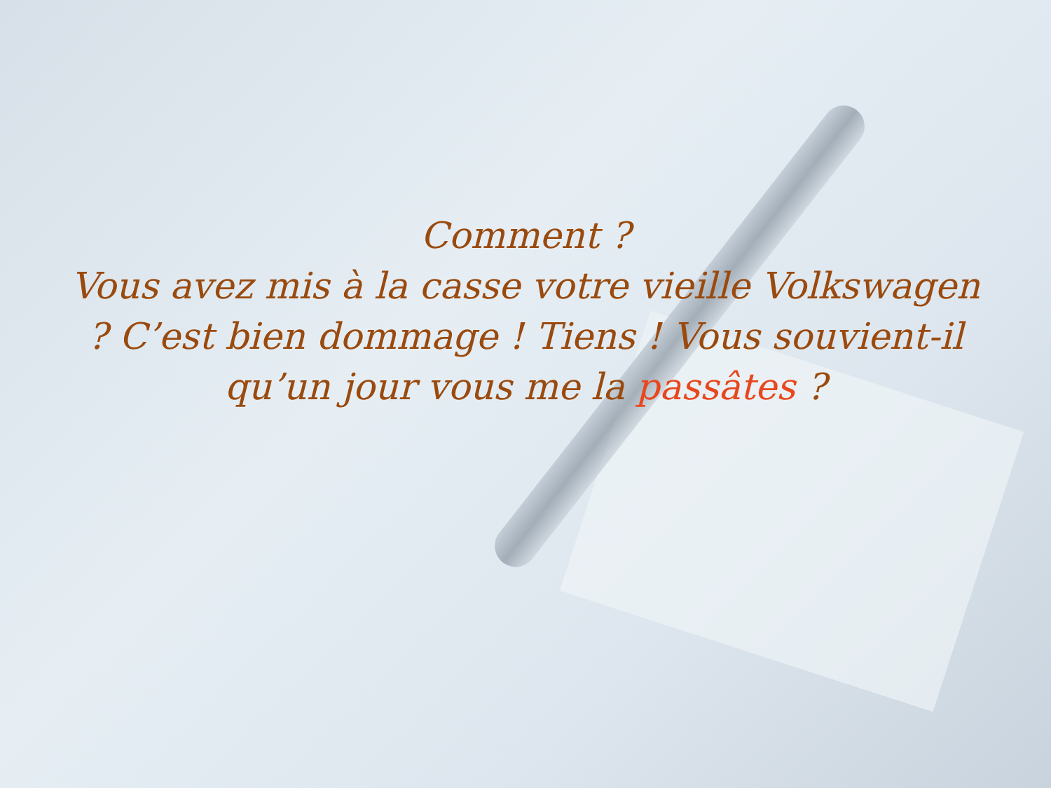Comment ?
Vous avez mis à la casse votre vieille Volkswagen ? C’est bien dommage ! Tiens ! Vous souvient-il qu’un jour vous me la passâtes ?